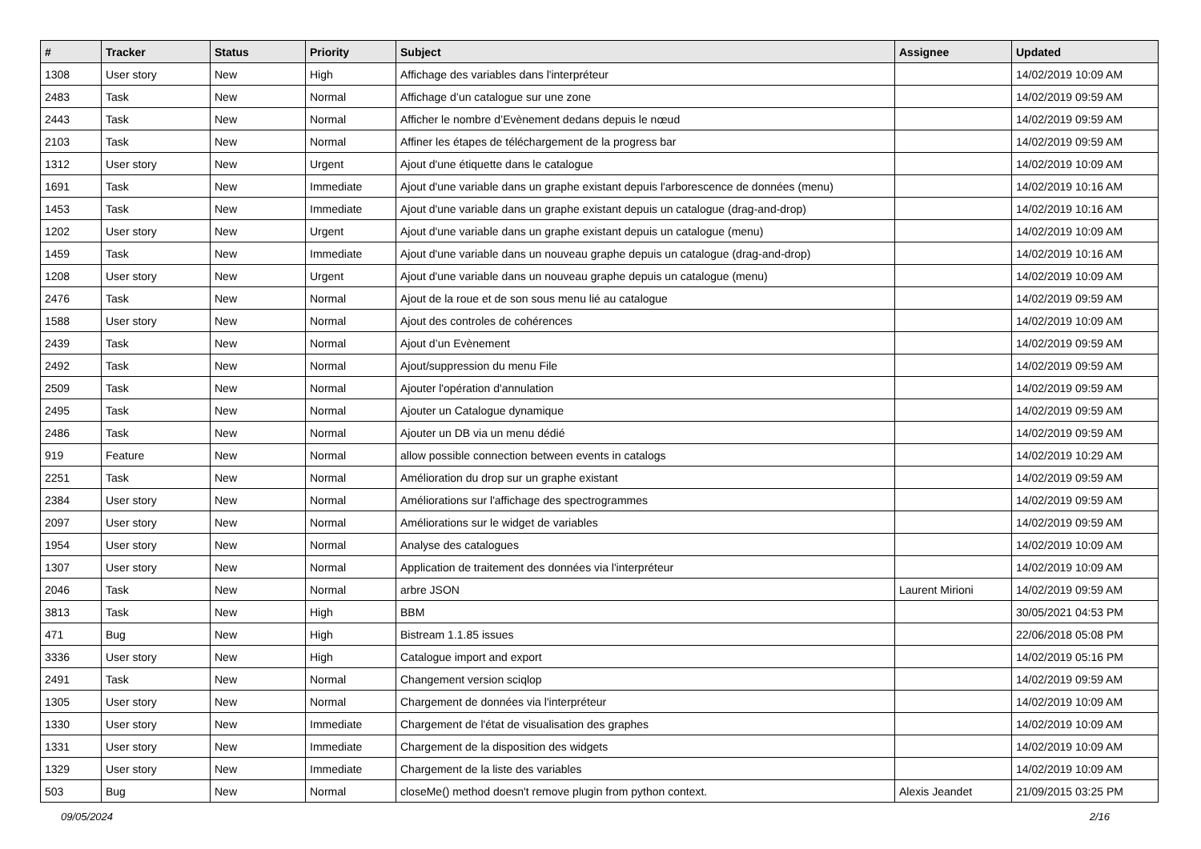| # | Tracker | Status | Priority | Subject | Assignee | Updated |
| --- | --- | --- | --- | --- | --- | --- |
| 1308 | User story | New | High | Affichage des variables dans l'interpréteur | | 14/02/2019 10:09 AM |
| 2483 | Task | New | Normal | Affichage d’un catalogue sur une zone | | 14/02/2019 09:59 AM |
| 2443 | Task | New | Normal | Afficher le nombre d’Evènement dedans depuis le nœud | | 14/02/2019 09:59 AM |
| 2103 | Task | New | Normal | Affiner les étapes de téléchargement de la progress bar | | 14/02/2019 09:59 AM |
| 1312 | User story | New | Urgent | Ajout d'une étiquette dans le catalogue | | 14/02/2019 10:09 AM |
| 1691 | Task | New | Immediate | Ajout d'une variable dans un graphe existant depuis l'arborescence de données (menu) | | 14/02/2019 10:16 AM |
| 1453 | Task | New | Immediate | Ajout d'une variable dans un graphe existant depuis un catalogue (drag-and-drop) | | 14/02/2019 10:16 AM |
| 1202 | User story | New | Urgent | Ajout d'une variable dans un graphe existant depuis un catalogue (menu) | | 14/02/2019 10:09 AM |
| 1459 | Task | New | Immediate | Ajout d'une variable dans un nouveau graphe depuis un catalogue (drag-and-drop) | | 14/02/2019 10:16 AM |
| 1208 | User story | New | Urgent | Ajout d'une variable dans un nouveau graphe depuis un catalogue (menu) | | 14/02/2019 10:09 AM |
| 2476 | Task | New | Normal | Ajout de la roue et de son sous menu lié au catalogue | | 14/02/2019 09:59 AM |
| 1588 | User story | New | Normal | Ajout des controles de cohérences | | 14/02/2019 10:09 AM |
| 2439 | Task | New | Normal | Ajout d’un Evènement | | 14/02/2019 09:59 AM |
| 2492 | Task | New | Normal | Ajout/suppression du menu File | | 14/02/2019 09:59 AM |
| 2509 | Task | New | Normal | Ajouter l'opération d'annulation | | 14/02/2019 09:59 AM |
| 2495 | Task | New | Normal | Ajouter un Catalogue dynamique | | 14/02/2019 09:59 AM |
| 2486 | Task | New | Normal | Ajouter un DB via un menu dédié | | 14/02/2019 09:59 AM |
| 919 | Feature | New | Normal | allow possible connection between events in catalogs | | 14/02/2019 10:29 AM |
| 2251 | Task | New | Normal | Amélioration du drop sur un graphe existant | | 14/02/2019 09:59 AM |
| 2384 | User story | New | Normal | Améliorations sur l'affichage des spectrogrammes | | 14/02/2019 09:59 AM |
| 2097 | User story | New | Normal | Améliorations sur le widget de variables | | 14/02/2019 09:59 AM |
| 1954 | User story | New | Normal | Analyse des catalogues | | 14/02/2019 10:09 AM |
| 1307 | User story | New | Normal | Application de traitement des données via l'interpréteur | | 14/02/2019 10:09 AM |
| 2046 | Task | New | Normal | arbre JSON | Laurent Mirioni | 14/02/2019 09:59 AM |
| 3813 | Task | New | High | BBM | | 30/05/2021 04:53 PM |
| 471 | Bug | New | High | Bistream 1.1.85 issues | | 22/06/2018 05:08 PM |
| 3336 | User story | New | High | Catalogue import and export | | 14/02/2019 05:16 PM |
| 2491 | Task | New | Normal | Changement version sciqlop | | 14/02/2019 09:59 AM |
| 1305 | User story | New | Normal | Chargement de données via l'interpréteur | | 14/02/2019 10:09 AM |
| 1330 | User story | New | Immediate | Chargement de l'état de visualisation des graphes | | 14/02/2019 10:09 AM |
| 1331 | User story | New | Immediate | Chargement de la disposition des widgets | | 14/02/2019 10:09 AM |
| 1329 | User story | New | Immediate | Chargement de la liste des variables | | 14/02/2019 10:09 AM |
| 503 | Bug | New | Normal | closeMe() method doesn't remove plugin from python context. | Alexis Jeandet | 21/09/2015 03:25 PM |
09/05/2024 2/16